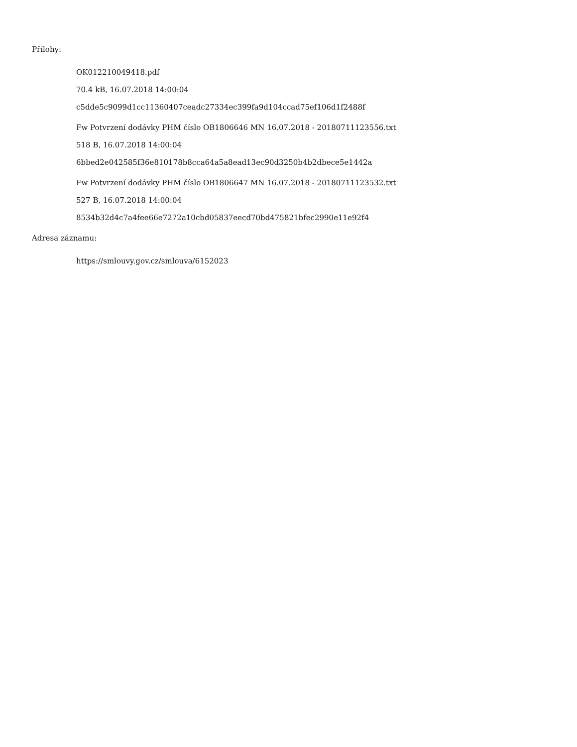Přílohy:
OK012210049418.pdf
70.4 kB, 16.07.2018 14:00:04
c5dde5c9099d1cc11360407ceadc27334ec399fa9d104ccad75ef106d1f2488f
Fw Potvrzení dodávky PHM číslo OB1806646 MN 16.07.2018 - 20180711123556.txt
518 B, 16.07.2018 14:00:04
6bbed2e042585f36e810178b8cca64a5a8ead13ec90d3250b4b2dbece5e1442a
Fw Potvrzení dodávky PHM číslo OB1806647 MN 16.07.2018 - 20180711123532.txt
527 B, 16.07.2018 14:00:04
8534b32d4c7a4fee66e7272a10cbd05837eecd70bd475821bfec2990e11e92f4
Adresa záznamu:
https://smlouvy.gov.cz/smlouva/6152023